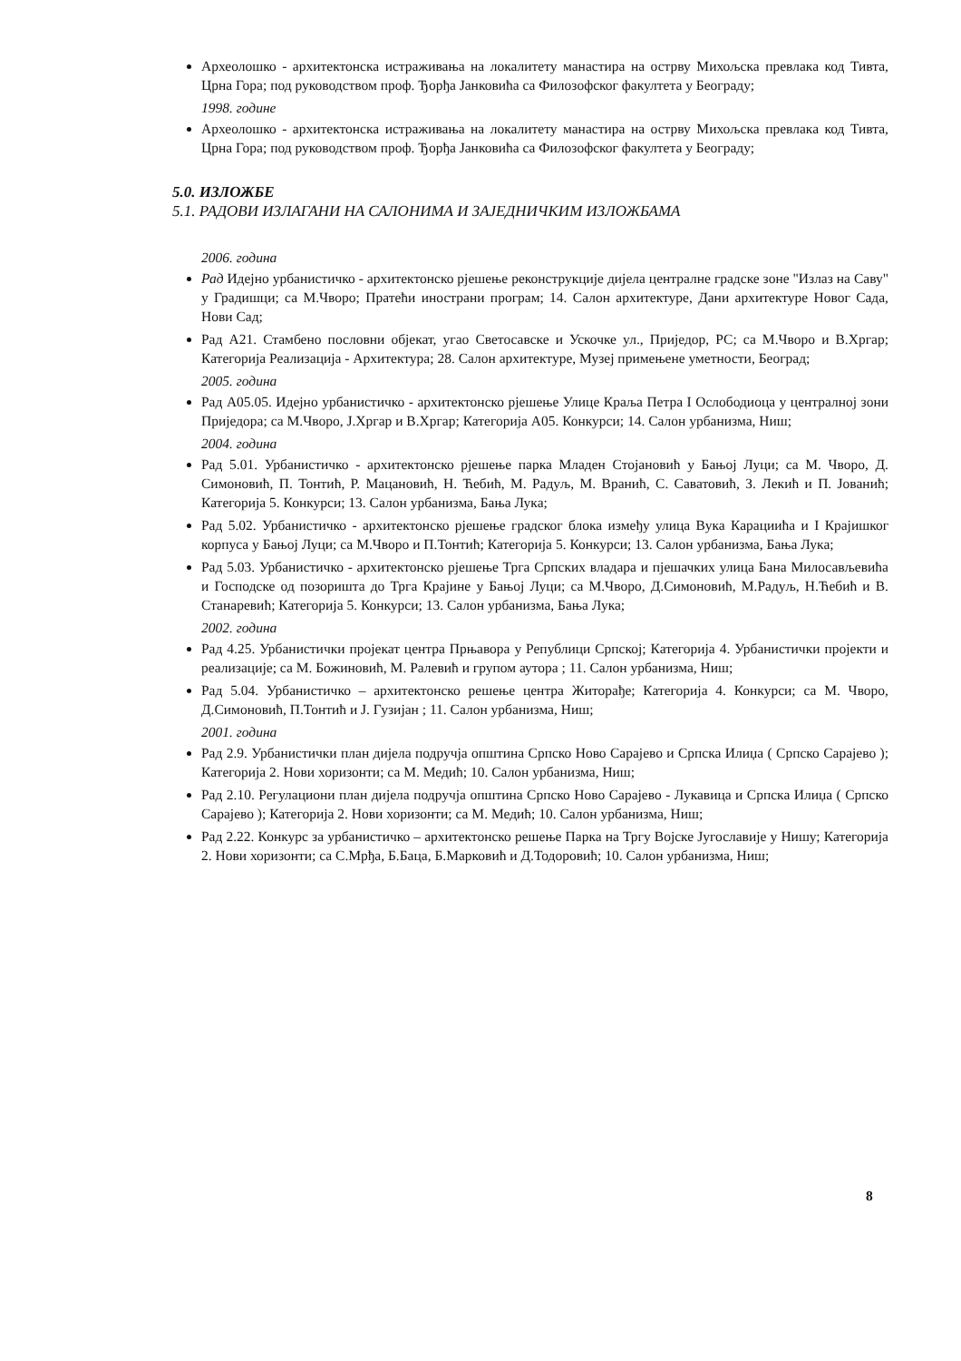Археолошко - архитектонска истраживања на локалитету манастира на острву Михољска превлака код Тивта, Црна Гора; под руководством проф. Ђорђа Јанковића са Филозофског факултета у Београду;
1998. године
Археолошко - архитектонска истраживања на локалитету манастира на острву Михољска превлака код Тивта, Црна Гора; под руководством проф. Ђорђа Јанковића са Филозофског факултета у Београду;
5.0. ИЗЛОЖБЕ
5.1. РАДОВИ ИЗЛАГАНИ НА САЛОНИМА И ЗАЈЕДНИЧКИМ ИЗЛОЖБАМА
2006. година
Рад Идејно урбанистичко - архитектонско рјешење реконструкције дијела централне градске зоне "Излаз на Саву" у Градишци; са М.Чворо; Пратећи инострани програм; 14. Салон архитектуре, Дани архитектуре Новог Сада, Нови Сад;
Рад А21. Стамбено пословни објекат, угао Светосавске и Ускочке ул., Приједор, РС; са М.Чворо и В.Хргар; Категорија Реализација - Архитектура; 28. Салон архитектуре, Музеј примењене уметности, Београд;
2005. година
Рад А05.05. Идејно урбанистичко - архитектонско рјешење Улице Краља Петра I Ослободиоца у централној зони Приједора; са М.Чворо, Ј.Хргар и В.Хргар; Категорија А05. Конкурси; 14. Салон урбанизма, Ниш;
2004. година
Рад 5.01. Урбанистичко - архитектонско рјешење парка Младен Стојановић у Бањој Луци; са М. Чворо, Д. Симоновић, П. Тонтић, Р. Мацановић, Н. Ћебић, М. Радуљ, М. Вранић, С. Саватовић, З. Лекић и П. Јованић; Категорија 5. Конкурси; 13. Салон урбанизма, Бања Лука;
Рад 5.02. Урбанистичко - архитектонско рјешење градског блока између улица Вука Карациића и I Крајишког корпуса у Бањој Луци; са М.Чворо и П.Тонтић; Категорија 5. Конкурси; 13. Салон урбанизма, Бања Лука;
Рад 5.03. Урбанистичко - архитектонско рјешење Трга Српских владара и пјешачких улица Бана Милосављевића и Господске од позоришта до Трга Крајине у Бањој Луци; са М.Чворо, Д.Симоновић, М.Радуљ, Н.Ћебић и В. Станаревић; Категорија 5. Конкурси; 13. Салон урбанизма, Бања Лука;
2002. година
Рад 4.25. Урбанистички пројекат центра Прњавора у Републици Српској; Категорија 4. Урбанистички пројекти и реализације; са М. Божиновић, М. Ралевић и групом аутора ; 11. Салон урбанизма, Ниш;
Рад 5.04. Урбанистичко – архитектонско решење центра Житорађе; Категорија 4. Конкурси; са М. Чворо, Д.Симоновић, П.Тонтић и Ј. Гузијан ; 11. Салон урбанизма, Ниш;
2001. година
Рад 2.9. Урбанистички план дијела подручја општина Српско Ново Сарајево и Српска Илиџа ( Српско Сарајево ); Категорија 2. Нови хоризонти; са М. Медић; 10. Салон урбанизма, Ниш;
Рад 2.10. Регулациони план дијела подручја општина Српско Ново Сарајево - Лукавица и Српска Илиџа ( Српско Сарајево ); Категорија 2. Нови хоризонти; са М. Медић; 10. Салон урбанизма, Ниш;
Рад 2.22. Конкурс за урбанистичко – архитектонско решење Парка на Тргу Војске Југославије у Нишу; Категорија 2. Нови хоризонти; са С.Мрђа, Б.Баца, Б.Марковић и Д.Тодоровић; 10. Салон урбанизма, Ниш;
8